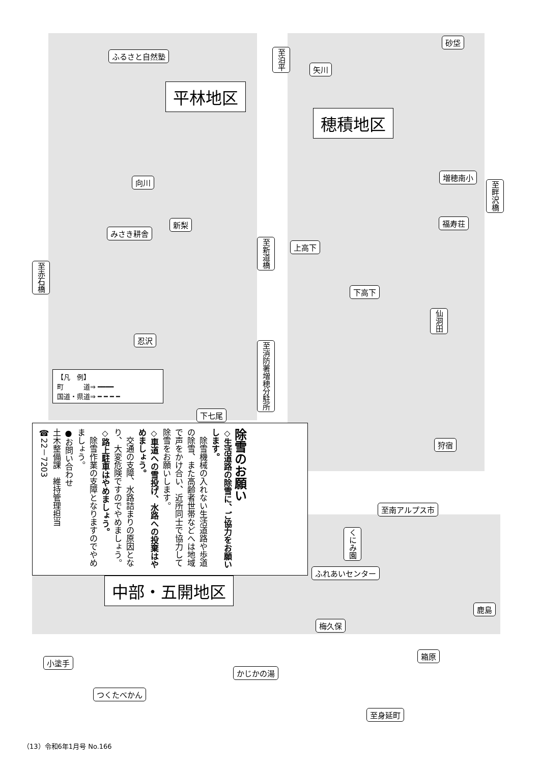ふるさと自然塾
平林地区
向川
新梨
みさき耕舎
至新道橋
至赤石橋
忍沢
至消防署増穂分駐所
【凡　例】
町　　　道⇒ ━━━━
国道・県道⇒ ━ ━ ━ ━
下七尾
至泊平
矢川
砂垈
穂積地区
増穂南小
至畔沢橋
福寿荘
上高下
下高下
仙洞田
狩宿
除雪のお願い
◇生活道路の除雪に、ご協力をお願いします。
　除雪機械の入れない生活道路や歩道の除雪、また高齢者世帯などへは地域で声をかけ合い、近所同士で協力して除雪をお願いします。
◇車道への雪投げ、水路への投棄はやめましょう。
　交通の支障、水路詰まりの原因となり、大変危険ですのでやめましょう。
◇路上駐車はやめましょう。
　除雪作業の支障となりますのでやめましょう。
●お問い合わせ
土木整備課　維持管理担当
☎22－7203
至南アルプス市
くにみ園
ふれあいセンター
中部・五開地区
鹿島
梅久保
箱原
小塗手
かじかの湯
つくたべかん
至身延町
（13）令和6年1月号 No.166